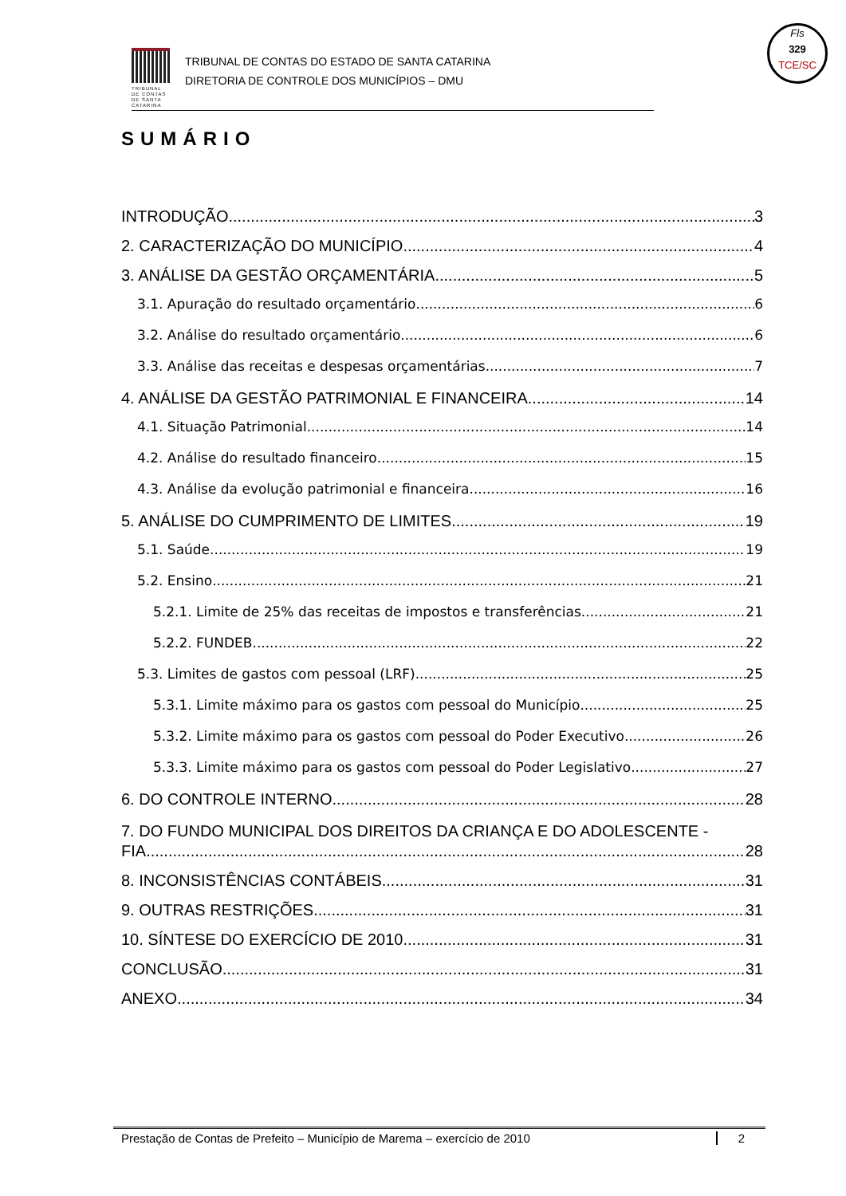TRIBUNAL DE CONTAS DE SANTA CATARINA
TRIBUNAL DE CONTAS DO ESTADO DE SANTA CATARINA
DIRETORIA DE CONTROLE DOS MUNICÍPIOS – DMU
Fls
329
TCE/SC
SUMÁRIO
INTRODUÇÃO 3
2. CARACTERIZAÇÃO DO MUNICÍPIO 4
3. ANÁLISE DA GESTÃO ORÇAMENTÁRIA 5
3.1. Apuração do resultado orçamentário 6
3.2. Análise do resultado orçamentário 6
3.3. Análise das receitas e despesas orçamentárias 7
4. ANÁLISE DA GESTÃO PATRIMONIAL E FINANCEIRA 14
4.1. Situação Patrimonial 14
4.2. Análise do resultado financeiro 15
4.3. Análise da evolução patrimonial e financeira 16
5. ANÁLISE DO CUMPRIMENTO DE LIMITES 19
5.1. Saúde 19
5.2. Ensino 21
5.2.1. Limite de 25% das receitas de impostos e transferências 21
5.2.2. FUNDEB 22
5.3. Limites de gastos com pessoal (LRF) 25
5.3.1. Limite máximo para os gastos com pessoal do Município 25
5.3.2. Limite máximo para os gastos com pessoal do Poder Executivo 26
5.3.3. Limite máximo para os gastos com pessoal do Poder Legislativo 27
6. DO CONTROLE INTERNO 28
7. DO FUNDO MUNICIPAL DOS DIREITOS DA CRIANÇA E DO ADOLESCENTE -
FIA 28
8. INCONSISTÊNCIAS CONTÁBEIS 31
9. OUTRAS RESTRIÇÕES 31
10. SÍNTESE DO EXERCÍCIO DE 2010 31
CONCLUSÃO 31
ANEXO 34
Prestação de Contas de Prefeito – Município de Marema – exercício de 2010 2